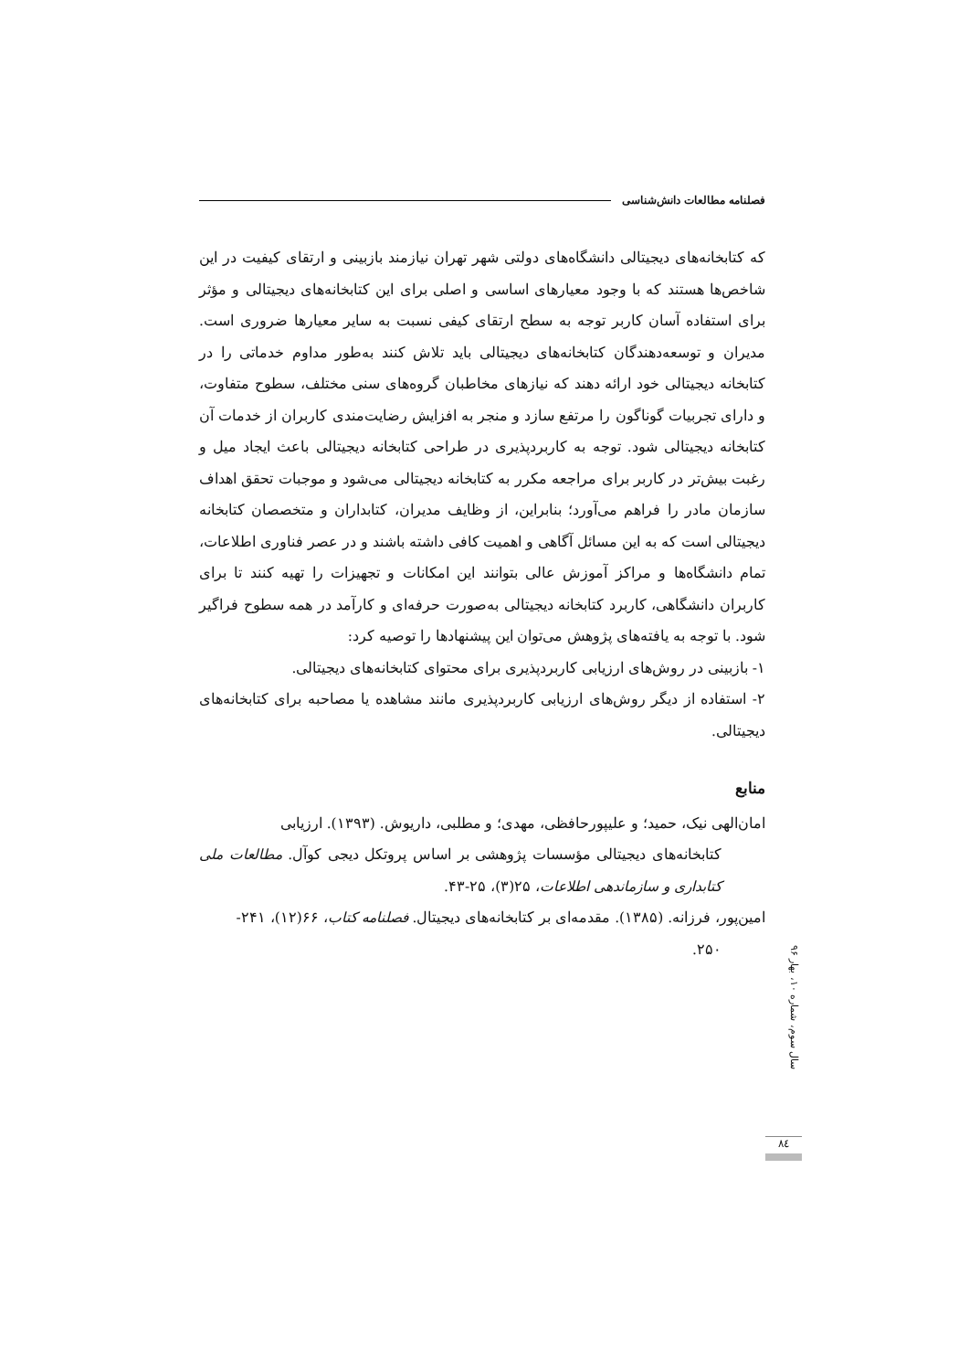فصلنامه مطالعات دانش‌شناسی
که کتابخانه‌های دیجیتالی دانشگاه‌های دولتی شهر تهران نیازمند بازبینی و ارتقای کیفیت در این شاخص‌ها هستند که با وجود معیارهای اساسی و اصلی برای این کتابخانه‌های دیجیتالی و مؤثر برای استفاده آسان کاربر توجه به سطح ارتقای کیفی نسبت به سایر معیارها ضروری است. مدیران و توسعه‌دهندگان کتابخانه‌های دیجیتالی باید تلاش کنند به‌طور مداوم خدماتی را در کتابخانه دیجیتالی خود ارائه دهند که نیازهای مخاطبان گروه‌های سنی مختلف، سطوح متفاوت، و دارای تجربیات گوناگون را مرتفع سازد و منجر به افزایش رضایت‌مندی کاربران از خدمات آن کتابخانه دیجیتالی شود. توجه به کاربردپذیری در طراحی کتابخانه دیجیتالی باعث ایجاد میل و رغبت بیش‌تر در کاربر برای مراجعه مکرر به کتابخانه دیجیتالی می‌شود و موجبات تحقق اهداف سازمان مادر را فراهم می‌آورد؛ بنابراین، از وظایف مدیران، کتابداران و متخصصان کتابخانه دیجیتالی است که به این مسائل آگاهی و اهمیت کافی داشته باشند و در عصر فناوری اطلاعات، تمام دانشگاه‌ها و مراکز آموزش عالی بتوانند این امکانات و تجهیزات را تهیه کنند تا برای کاربران دانشگاهی، کاربرد کتابخانه دیجیتالی به‌صورت حرفه‌ای و کارآمد در همه سطوح فراگیر شود. با توجه به یافته‌های پژوهش می‌توان این پیشنهادها را توصیه کرد:
۱- بازبینی در روش‌های ارزیابی کاربردپذیری برای محتوای کتابخانه‌های دیجیتالی.
۲- استفاده از دیگر روش‌های ارزیابی کاربردپذیری مانند مشاهده یا مصاحبه برای کتابخانه‌های دیجیتالی.
منابع
امان‌الهی نیک، حمید؛ و علیپورحافظی، مهدی؛ و مطلبی، داریوش. (۱۳۹۳). ارزیابی
کتابخانه‌های دیجیتالی مؤسسات پژوهشی بر اساس پروتکل دیجی کوآل. مطالعات ملی کتابداری و سازماندهی اطلاعات، ۲۵(۳)، ۲۵-۴۳.
امین‌پور، فرزانه. (۱۳۸۵). مقدمه‌ای بر کتابخانه‌های دیجیتال. فصلنامه کتاب، ۶۶(۱۲)، ۲۴۱-
۲۵۰.
سال سوم، شماره ۱۰، بهار ۹۶
۸٤